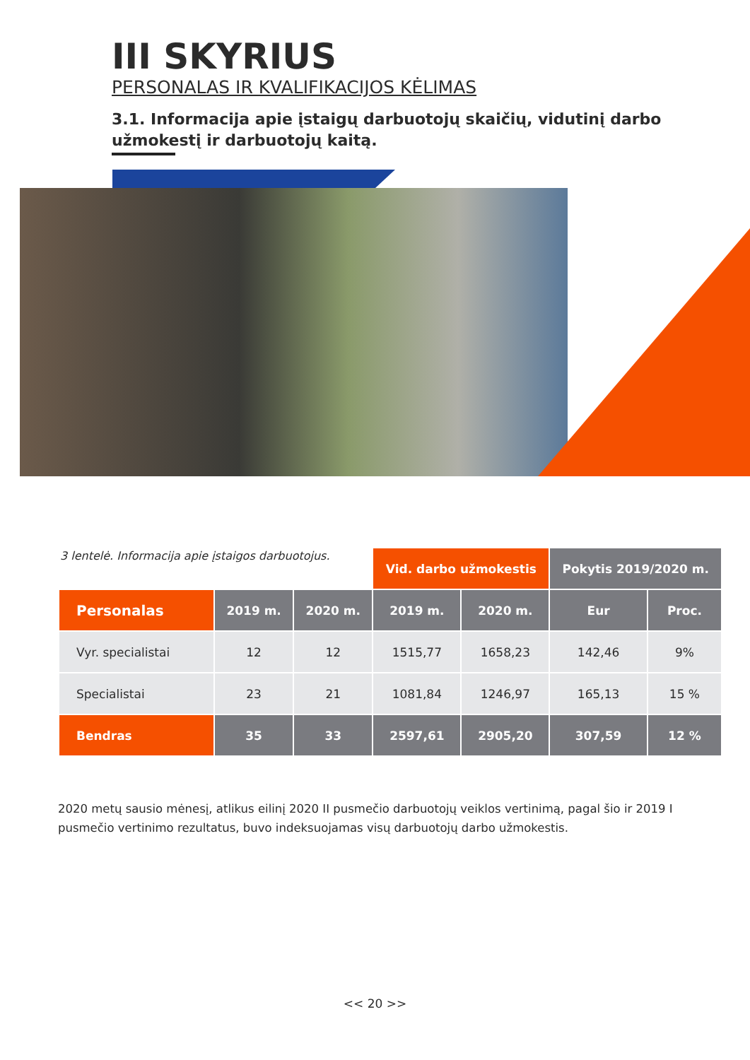III SKYRIUS
PERSONALAS IR KVALIFIKACIJOS KĖLIMAS
3.1. Informacija apie įstaigų darbuotojų skaičių, vidutinį darbo užmokestį ir darbuotojų kaitą.
| 3 lentelė. Informacija apie įstaigos darbuotojus. | | | Vid. darbo užmokestis | | Pokytis 2019/2020 m. | |
| Personalas | 2019 m. | 2020 m. | 2019 m. | 2020 m. | Eur | Proc. |
| Vyr. specialistai | 12 | 12 | 1515,77 | 1658,23 | 142,46 | 9% |
| Specialistai | 23 | 21 | 1081,84 | 1246,97 | 165,13 | 15 % |
| Bendras | 35 | 33 | 2597,61 | 2905,20 | 307,59 | 12 % |
2020 metų sausio mėnesį, atlikus eilinį 2020 II pusmečio darbuotojų veiklos vertinimą, pagal šio ir 2019 I pusmečio vertinimo rezultatus, buvo indeksuojamas visų darbuotojų darbo užmokestis.
<< 20 >>